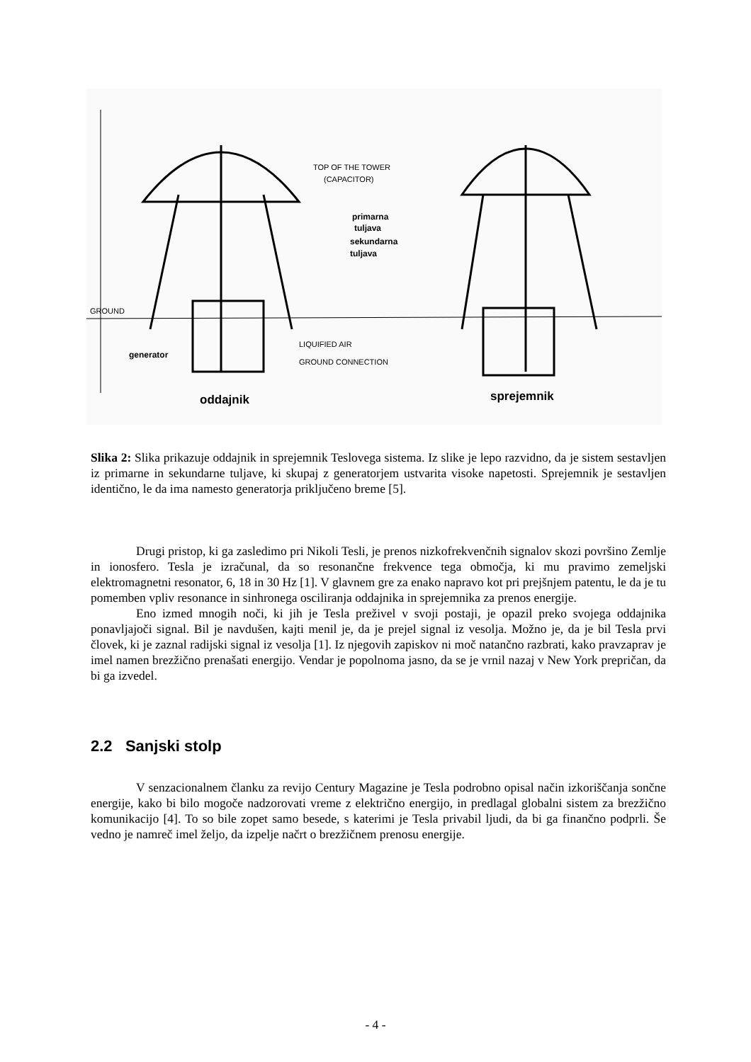TOP OF THE TOWER
(CAPACITOR)
primarna
tuljava
sekundarna
tuljava
GROUND
generator
LIQUIFIED AIR
GROUND CONNECTION
oddajnik
sprejemnik
Slika 2: Slika prikazuje oddajnik in sprejemnik Teslovega sistema. Iz slike je lepo razvidno, da je sistem sestavljen iz primarne in sekundarne tuljave, ki skupaj z generatorjem ustvarita visoke napetosti. Sprejemnik je sestavljen identično, le da ima namesto generatorja priključeno breme [5].
Drugi pristop, ki ga zasledimo pri Nikoli Tesli, je prenos nizkofrekvenčnih signalov skozi površino Zemlje in ionosfero. Tesla je izračunal, da so resonančne frekvence tega območja, ki mu pravimo zemeljski elektromagnetni resonator, 6, 18 in 30 Hz [1]. V glavnem gre za enako napravo kot pri prejšnjem patentu, le da je tu pomemben vpliv resonance in sinhronega osciliranja oddajnika in sprejemnika za prenos energije.
Eno izmed mnogih noči, ki jih je Tesla preživel v svoji postaji, je opazil preko svojega oddajnika ponavljajoči signal. Bil je navdušen, kajti menil je, da je prejel signal iz vesolja. Možno je, da je bil Tesla prvi človek, ki je zaznal radijski signal iz vesolja [1]. Iz njegovih zapiskov ni moč natančno razbrati, kako pravzaprav je imel namen brezžično prenašati energijo. Vendar je popolnoma jasno, da se je vrnil nazaj v New York prepričan, da bi ga izvedel.
2.2 Sanjski stolp
V senzacionalnem članku za revijo Century Magazine je Tesla podrobno opisal način izkoriščanja sončne energije, kako bi bilo mogoče nadzorovati vreme z električno energijo, in predlagal globalni sistem za brezžično komunikacijo [4]. To so bile zopet samo besede, s katerimi je Tesla privabil ljudi, da bi ga finančno podprli. Še vedno je namreč imel željo, da izpelje načrt o brezžičnem prenosu energije.
- 4 -